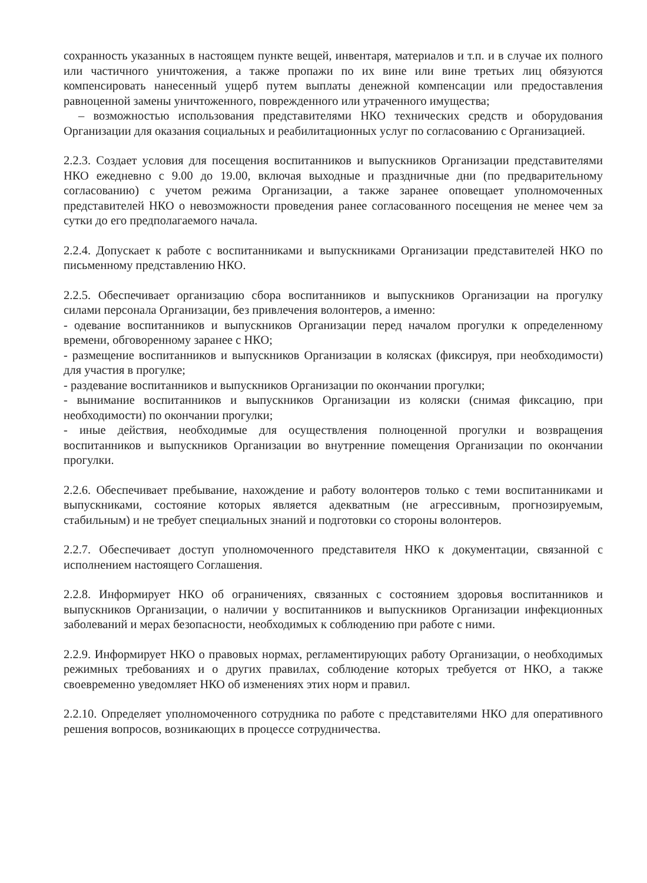сохранность указанных в настоящем пункте вещей, инвентаря, материалов и т.п. и в случае их полного или частичного уничтожения, а также пропажи по их вине или вине третьих лиц обязуются компенсировать нанесенный ущерб путем выплаты денежной компенсации или предоставления равноценной замены уничтоженного, поврежденного или утраченного имущества;
– возможностью использования представителями НКО технических средств и оборудования Организации для оказания социальных и реабилитационных услуг по согласованию с Организацией.
2.2.3. Создает условия для посещения воспитанников и выпускников Организации представителями НКО ежедневно с 9.00 до 19.00, включая выходные и праздничные дни (по предварительному согласованию) с учетом режима Организации, а также заранее оповещает уполномоченных представителей НКО о невозможности проведения ранее согласованного посещения не менее чем за сутки до его предполагаемого начала.
2.2.4. Допускает к работе с воспитанниками и выпускниками Организации представителей НКО по письменному представлению НКО.
2.2.5. Обеспечивает организацию сбора воспитанников и выпускников Организации на прогулку силами персонала Организации, без привлечения волонтеров, а именно:
- одевание воспитанников и выпускников Организации перед началом прогулки к определенному времени, обговоренному заранее с НКО;
- размещение воспитанников и выпускников Организации в колясках (фиксируя, при необходимости) для участия в прогулке;
- раздевание воспитанников и выпускников Организации по окончании прогулки;
- вынимание воспитанников и выпускников Организации из коляски (снимая фиксацию, при необходимости) по окончании прогулки;
- иные действия, необходимые для осуществления полноценной прогулки и возвращения воспитанников и выпускников Организации во внутренние помещения Организации по окончании прогулки.
2.2.6. Обеспечивает пребывание, нахождение и работу волонтеров только с теми воспитанниками и выпускниками, состояние которых является адекватным (не агрессивным, прогнозируемым, стабильным) и не требует специальных знаний и подготовки со стороны волонтеров.
2.2.7. Обеспечивает доступ уполномоченного представителя НКО к документации, связанной с исполнением настоящего Соглашения.
2.2.8. Информирует НКО об ограничениях, связанных с состоянием здоровья воспитанников и выпускников Организации, о наличии у воспитанников и выпускников Организации инфекционных заболеваний и мерах безопасности, необходимых к соблюдению при работе с ними.
2.2.9. Информирует НКО о правовых нормах, регламентирующих работу Организации, о необходимых режимных требованиях и о других правилах, соблюдение которых требуется от НКО, а также своевременно уведомляет НКО об изменениях этих норм и правил.
2.2.10. Определяет уполномоченного сотрудника по работе с представителями НКО для оперативного решения вопросов, возникающих в процессе сотрудничества.